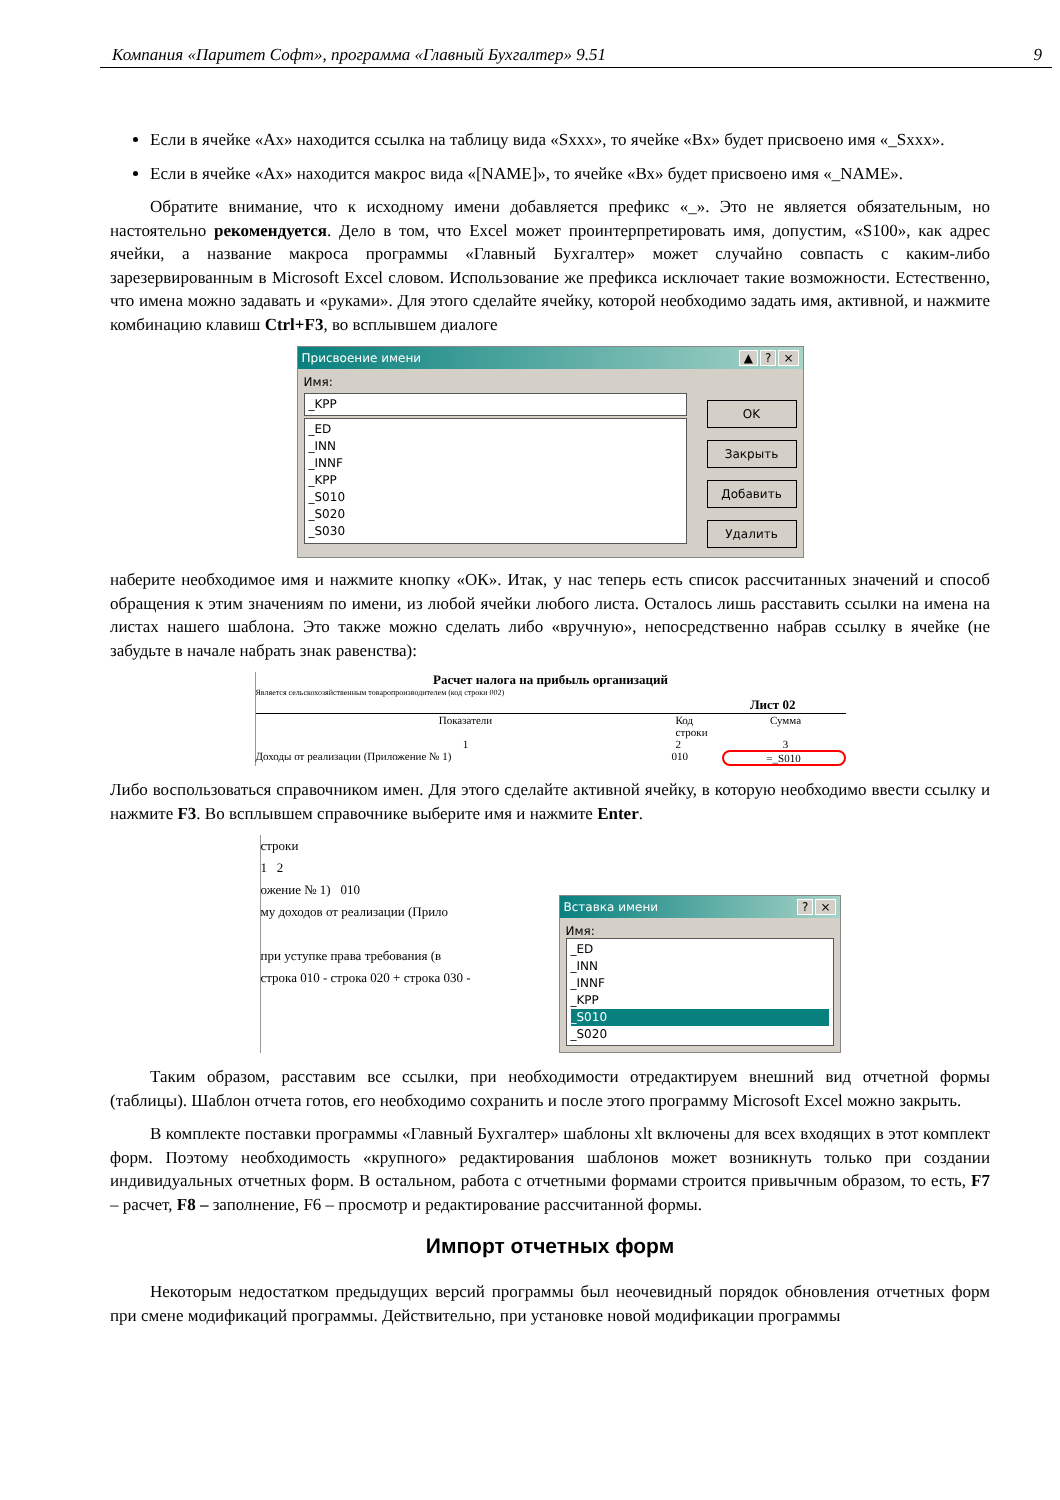Компания «Паритет Софт», программа «Главный Бухгалтер» 9.51 9
Если в ячейке «Ах» находится ссылка на таблицу вида «Sххх», то ячейке «Вх» будет присвоено имя «_Sххх».
Если в ячейке «Ах» находится макрос вида «[NAME]», то ячейке «Вх» будет присвоено имя «_NAME».
Обратите внимание, что к исходному имени добавляется префикс «_». Это не является обязательным, но настоятельно рекомендуется. Дело в том, что Excel может проинтерпретировать имя, допустим, «S100», как адрес ячейки, а название макроса программы «Главный Бухгалтер» может случайно совпасть с каким-либо зарезервированным в Microsoft Excel словом. Использование же префикса исключает такие возможности. Естественно, что имена можно задавать и «руками». Для этого сделайте ячейку, которой необходимо задать имя, активной, и нажмите комбинацию клавиш Ctrl+F3, во всплывшем диалоге
Присвоение имени ▲? ×
Имя:
_KPP
_ED
_INN
_INNF
_KPP
_S010
_S020
_S030
OK
Закрыть
Добавить
Удалить
наберите необходимое имя и нажмите кнопку «ОК». Итак, у нас теперь есть список рассчитанных значений и способ обращения к этим значениям по имени, из любой ячейки любого листа. Осталось лишь расставить ссылки на имена на листах нашего шаблона. Это также можно сделать либо «вручную», непосредственно набрав ссылку в ячейке (не забудьте в начале набрать знак равенства):
Расчет налога на прибыль организаций
Является сельскохозяйственным товаропроизводителем (код строки 002)
Лист 02
Показатели Код строки Сумма
1 2 3
Доходы от реализации (Приложение № 1) 010 =_S010
Либо воспользоваться справочником имен. Для этого сделайте активной ячейку, в которую необходимо ввести ссылку и нажмите F3. Во всплывшем справочнике выберите имя и нажмите Enter.
строки
1 2
ожение № 1) 010
му доходов от реализации (Прило
при уступке права требования (в
строка 010 - строка 020 + строка 030 -
Вставка имени? ×
Имя:
_ED
_INN
_INNF
_KPP
_S010
_S020
Таким образом, расставим все ссылки, при необходимости отредактируем внешний вид отчетной формы (таблицы). Шаблон отчета готов, его необходимо сохранить и после этого программу Microsoft Excel можно закрыть.
В комплекте поставки программы «Главный Бухгалтер» шаблоны xlt включены для всех входящих в этот комплект форм. Поэтому необходимость «крупного» редактирования шаблонов может возникнуть только при создании индивидуальных отчетных форм. В остальном, работа с отчетными формами строится привычным образом, то есть, F7 – расчет, F8 – заполнение, F6 – просмотр и редактирование рассчитанной формы.
Импорт отчетных форм
Некоторым недостатком предыдущих версий программы был неочевидный порядок обновления отчетных форм при смене модификаций программы. Действительно, при установке новой модификации программы